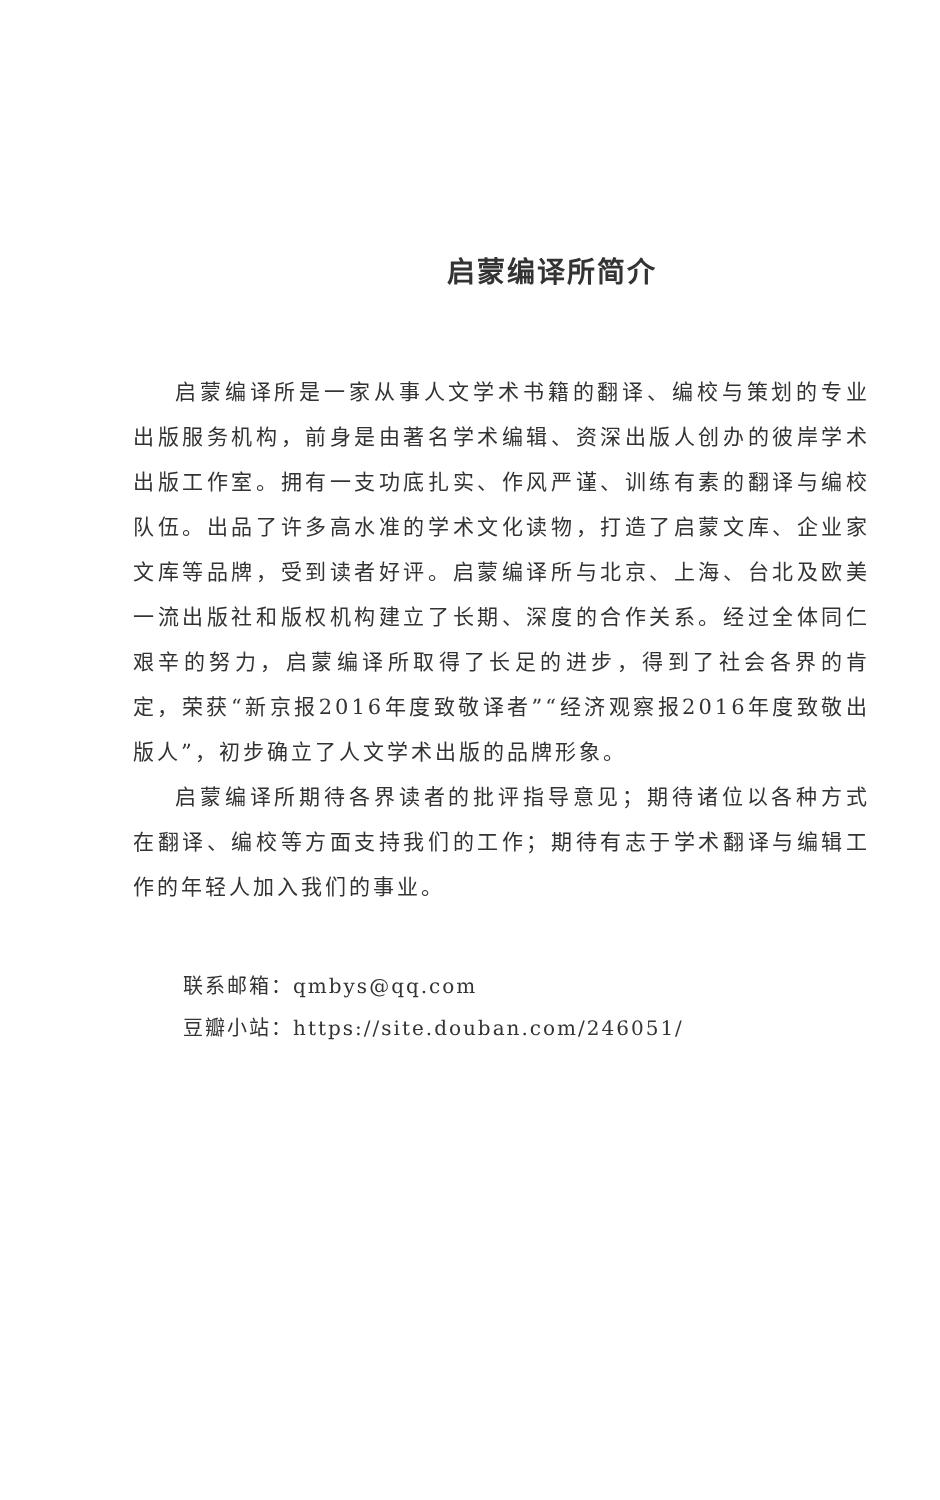启蒙编译所简介
启蒙编译所是一家从事人文学术书籍的翻译、编校与策划的专业出版服务机构，前身是由著名学术编辑、资深出版人创办的彼岸学术出版工作室。拥有一支功底扎实、作风严谨、训练有素的翻译与编校队伍。出品了许多高水准的学术文化读物，打造了启蒙文库、企业家文库等品牌，受到读者好评。启蒙编译所与北京、上海、台北及欧美一流出版社和版权机构建立了长期、深度的合作关系。经过全体同仁艰辛的努力，启蒙编译所取得了长足的进步，得到了社会各界的肯定，荣获“新京报2016年度致敬译者”“经济观察报2016年度致敬出版人”，初步确立了人文学术出版的品牌形象。
启蒙编译所期待各界读者的批评指导意见；期待诸位以各种方式在翻译、编校等方面支持我们的工作；期待有志于学术翻译与编辑工作的年轻人加入我们的事业。
联系邮箱：qmbys@qq.com
豆瓣小站：https://site.douban.com/246051/